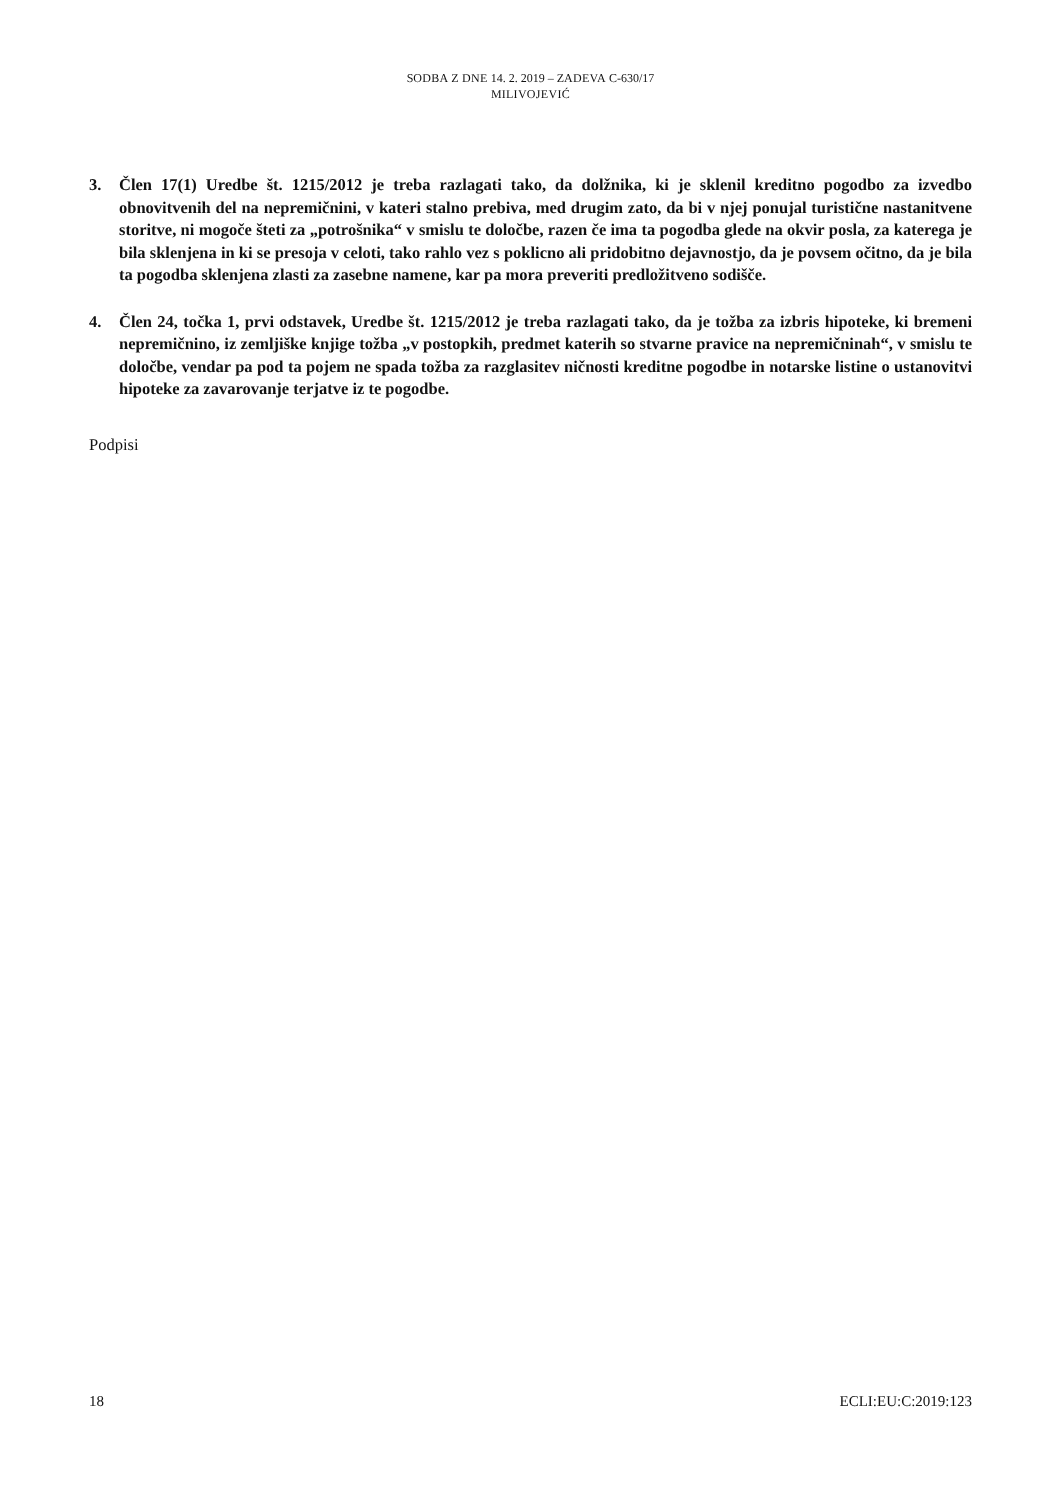SODBA Z DNE 14. 2. 2019 – ZADEVA C-630/17
MILIVOJEVIĆ
3. Člen 17(1) Uredbe št. 1215/2012 je treba razlagati tako, da dolžnika, ki je sklenil kreditno pogodbo za izvedbo obnovitvenih del na nepremičnini, v kateri stalno prebiva, med drugim zato, da bi v njej ponujal turistične nastanitvene storitve, ni mogoče šteti za „potrošnika“ v smislu te določbe, razen če ima ta pogodba glede na okvir posla, za katerega je bila sklenjena in ki se presoja v celoti, tako rahlo vez s poklicno ali pridobitno dejavnostjo, da je povsem očitno, da je bila ta pogodba sklenjena zlasti za zasebne namene, kar pa mora preveriti predložitveno sodišče.
4. Člen 24, točka 1, prvi odstavek, Uredbe št. 1215/2012 je treba razlagati tako, da je tožba za izbris hipoteke, ki bremeni nepremičnino, iz zemljiške knjige tožba „v postopkih, predmet katerih so stvarne pravice na nepremičninah“, v smislu te določbe, vendar pa pod ta pojem ne spada tožba za razglasitev ničnosti kreditne pogodbe in notarske listine o ustanovitvi hipoteke za zavarovanje terjatve iz te pogodbe.
Podpisi
18 ECLI:EU:C:2019:123